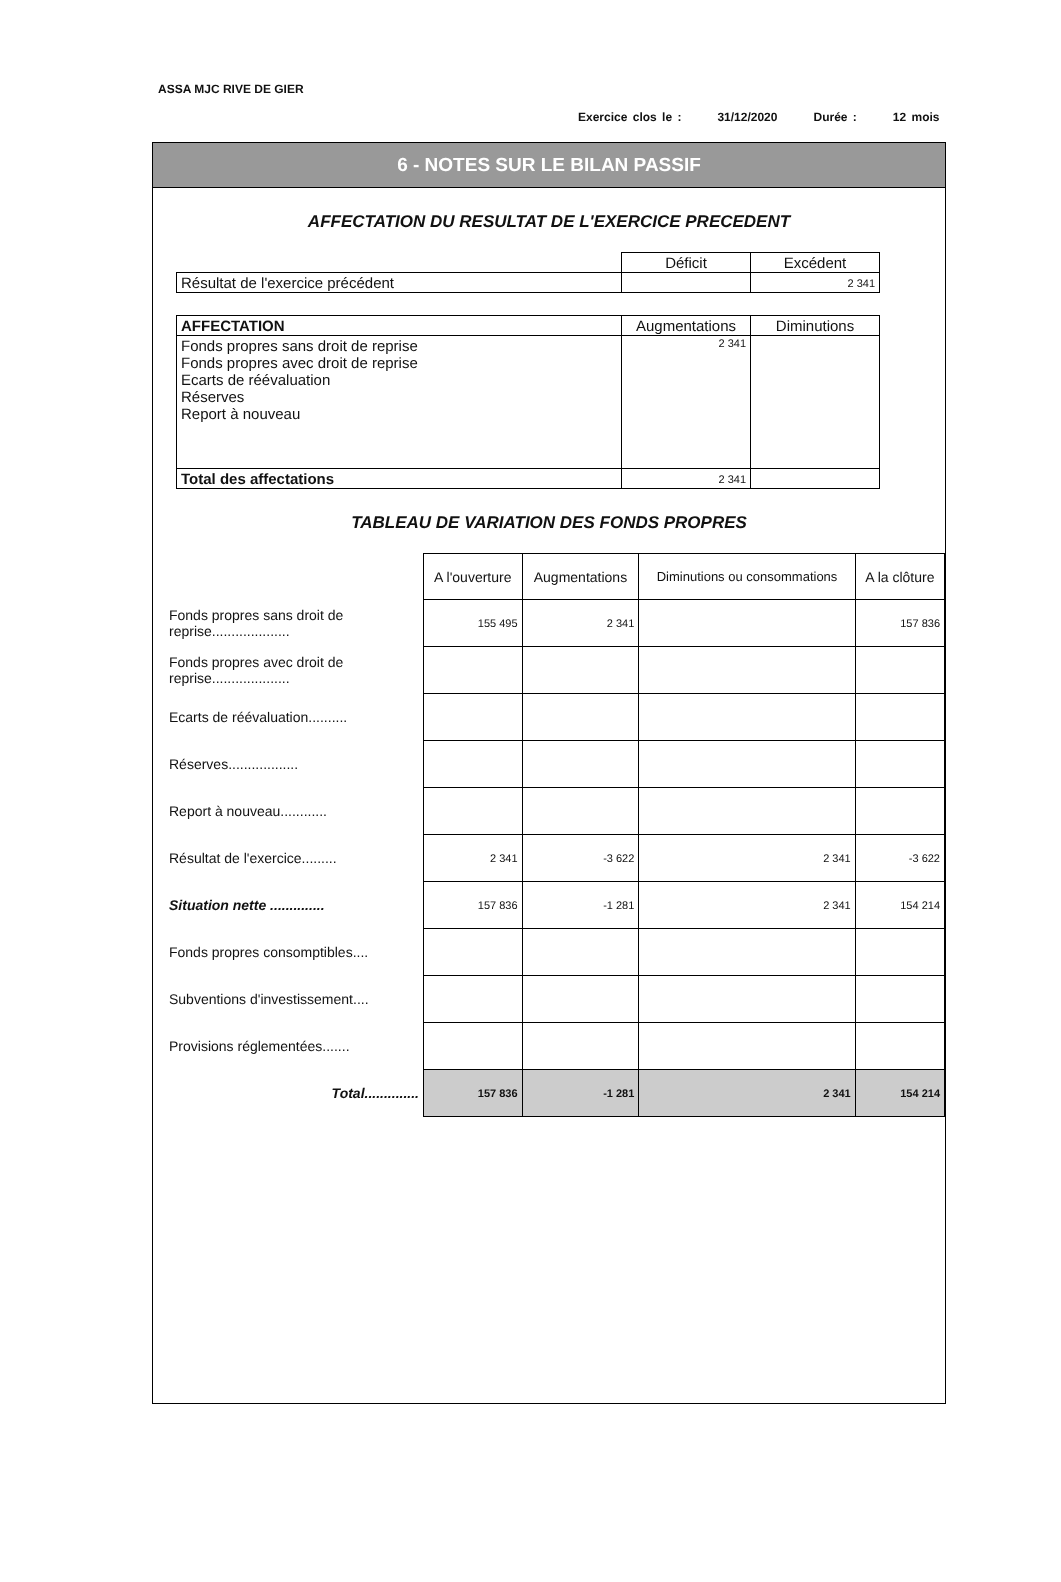ASSA MJC RIVE DE GIER
Exercice clos le : 31/12/2020 Durée : 12 mois
6 - NOTES SUR LE BILAN PASSIF
AFFECTATION DU RESULTAT DE L'EXERCICE PRECEDENT
| | Déficit | Excédent |
| Résultat de l'exercice précédent | | 2 341 |
| AFFECTATION | Augmentations | Diminutions |
| --- | --- | --- |
| Fonds propres sans droit de reprise Fonds propres avec droit de reprise Ecarts de réévaluation Réserves Report à nouveau | 2 341 | |
| Total des affectations | 2 341 | |
TABLEAU DE VARIATION DES FONDS PROPRES
| | A l'ouverture | Augmentations | Diminutions ou consommations | A la clôture |
| Fonds propres sans droit de reprise.................... | 155 495 | 2 341 | | 157 836 |
| Fonds propres avec droit de reprise.................... | | | | |
| Ecarts de réévaluation.......... | | | | |
| Réserves.................. | | | | |
| Report à nouveau............ | | | | |
| Résultat de l'exercice......... | 2 341 | -3 622 | 2 341 | -3 622 |
| Situation nette .............. | 157 836 | -1 281 | 2 341 | 154 214 |
| Fonds propres consomptibles.... | | | | |
| Subventions d'investissement.... | | | | |
| Provisions réglementées....... | | | | |
| Total.............. | 157 836 | -1 281 | 2 341 | 154 214 |